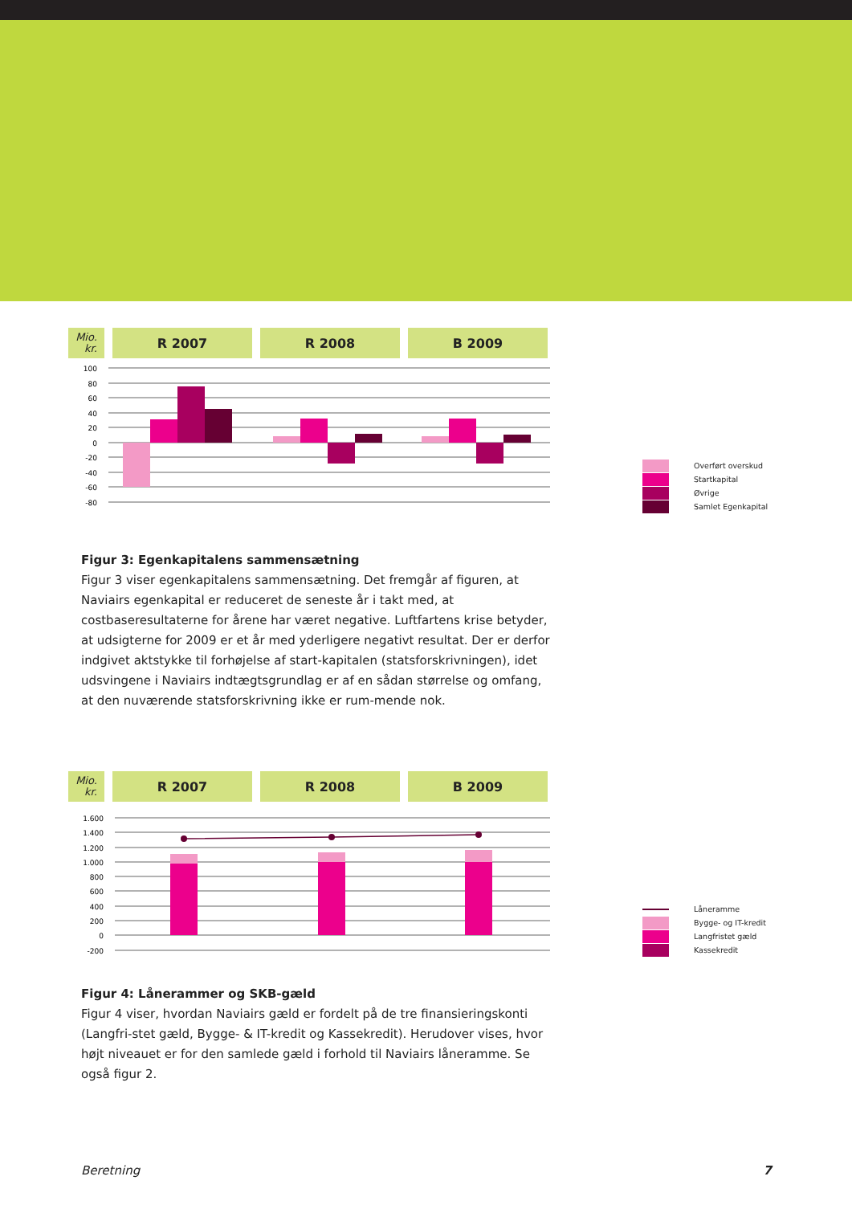Mio.
kr.
R 2007 R 2008 B 2009
100
80
60
40
20
0
-20
-40
-60
-80
Overført overskud
Startkapital
Øvrige
Samlet Egenkapital
Figur 3: Egenkapitalens sammensætning
Figur 3 viser egenkapitalens sammensætning. Det fremgår af figuren, at Naviairs egenkapital er reduceret de seneste år i takt med, at costbaseresultaterne for årene har været negative. Luftfartens krise betyder, at udsigterne for 2009 er et år med yderligere negativt resultat. Der er derfor indgivet aktstykke til forhøjelse af start-kapitalen (statsforskrivningen), idet udsvingene i Naviairs indtægtsgrundlag er af en sådan størrelse og omfang, at den nuværende statsforskrivning ikke er rum-mende nok.
Mio.
kr.
R 2007 R 2008 B 2009
1.600
1.400
1.200
1.000
800
600
400
200
0
-200
Låneramme
Bygge- og IT-kredit
Langfristet gæld
Kassekredit
Figur 4: Lånerammer og SKB-gæld
Figur 4 viser, hvordan Naviairs gæld er fordelt på de tre finansieringskonti (Langfri-stet gæld, Bygge- & IT-kredit og Kassekredit). Herudover vises, hvor højt niveauet er for den samlede gæld i forhold til Naviairs låneramme. Se også figur 2.
Beretning 7